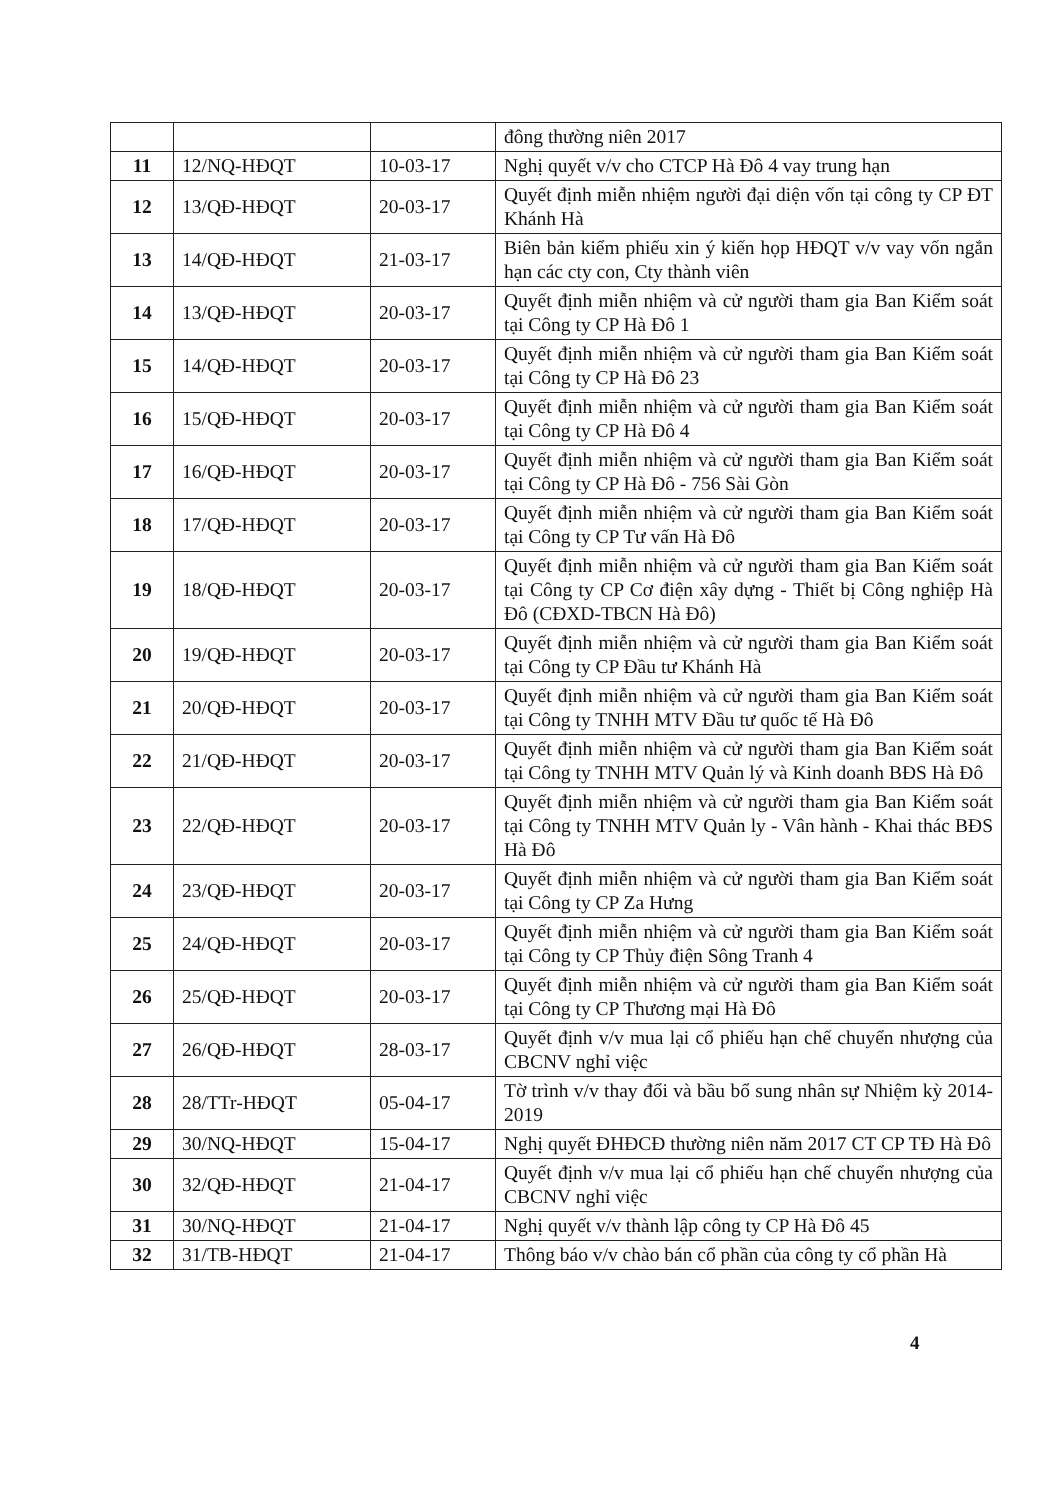| | | | đông thường niên 2017 |
| 11 | 12/NQ-HĐQT | 10-03-17 | Nghị quyết v/v cho CTCP Hà Đô 4 vay trung hạn |
| 12 | 13/QĐ-HĐQT | 20-03-17 | Quyết định miễn nhiệm người đại diện vốn tại công ty CP ĐT Khánh Hà |
| 13 | 14/QĐ-HĐQT | 21-03-17 | Biên bản kiểm phiếu xin ý kiến họp HĐQT v/v vay vốn ngắn hạn các cty con, Cty thành viên |
| 14 | 13/QĐ-HĐQT | 20-03-17 | Quyết định miễn nhiệm và cử người tham gia Ban Kiểm soát tại Công ty CP Hà Đô 1 |
| 15 | 14/QĐ-HĐQT | 20-03-17 | Quyết định miễn nhiệm và cử người tham gia Ban Kiểm soát tại Công ty CP Hà Đô 23 |
| 16 | 15/QĐ-HĐQT | 20-03-17 | Quyết định miễn nhiệm và cử người tham gia Ban Kiểm soát tại Công ty CP Hà Đô 4 |
| 17 | 16/QĐ-HĐQT | 20-03-17 | Quyết định miễn nhiệm và cử người tham gia Ban Kiểm soát tại Công ty CP Hà Đô - 756 Sài Gòn |
| 18 | 17/QĐ-HĐQT | 20-03-17 | Quyết định miễn nhiệm và cử người tham gia Ban Kiểm soát tại Công ty CP Tư vấn Hà Đô |
| 19 | 18/QĐ-HĐQT | 20-03-17 | Quyết định miễn nhiệm và cử người tham gia Ban Kiểm soát tại Công ty CP Cơ điện xây dựng - Thiết bị Công nghiệp Hà Đô (CĐXD-TBCN Hà Đô) |
| 20 | 19/QĐ-HĐQT | 20-03-17 | Quyết định miễn nhiệm và cử người tham gia Ban Kiểm soát tại Công ty CP Đầu tư Khánh Hà |
| 21 | 20/QĐ-HĐQT | 20-03-17 | Quyết định miễn nhiệm và cử người tham gia Ban Kiểm soát tại Công ty TNHH MTV Đầu tư quốc tế Hà Đô |
| 22 | 21/QĐ-HĐQT | 20-03-17 | Quyết định miễn nhiệm và cử người tham gia Ban Kiểm soát tại Công ty TNHH MTV Quản lý và Kinh doanh BĐS Hà Đô |
| 23 | 22/QĐ-HĐQT | 20-03-17 | Quyết định miễn nhiệm và cử người tham gia Ban Kiểm soát tại Công ty TNHH MTV Quản ly - Vân hành - Khai thác BĐS Hà Đô |
| 24 | 23/QĐ-HĐQT | 20-03-17 | Quyết định miễn nhiệm và cử người tham gia Ban Kiểm soát tại Công ty CP Za Hưng |
| 25 | 24/QĐ-HĐQT | 20-03-17 | Quyết định miễn nhiệm và cử người tham gia Ban Kiểm soát tại Công ty CP Thủy điện Sông Tranh 4 |
| 26 | 25/QĐ-HĐQT | 20-03-17 | Quyết định miễn nhiệm và cử người tham gia Ban Kiểm soát tại Công ty CP Thương mại Hà Đô |
| 27 | 26/QĐ-HĐQT | 28-03-17 | Quyết định v/v mua lại cổ phiếu hạn chế chuyển nhượng của CBCNV nghỉ việc |
| 28 | 28/TTr-HĐQT | 05-04-17 | Tờ trình v/v thay đổi và bầu bổ sung nhân sự Nhiệm kỳ 2014-2019 |
| 29 | 30/NQ-HĐQT | 15-04-17 | Nghị quyết ĐHĐCĐ thường niên năm 2017 CT CP TĐ Hà Đô |
| 30 | 32/QĐ-HĐQT | 21-04-17 | Quyết định v/v mua lại cổ phiếu hạn chế chuyển nhượng của CBCNV nghỉ việc |
| 31 | 30/NQ-HĐQT | 21-04-17 | Nghị quyết v/v thành lập công ty CP Hà Đô 45 |
| 32 | 31/TB-HĐQT | 21-04-17 | Thông báo v/v chào bán cổ phần của công ty cổ phần Hà |
4